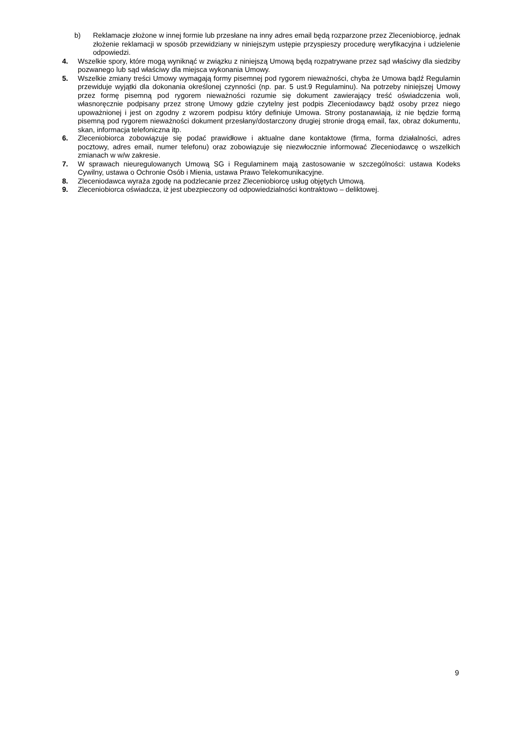b) Reklamacje złożone w innej formie lub przesłane na inny adres email będą rozparzone przez Zleceniobiorcę, jednak złożenie reklamacji w sposób przewidziany w niniejszym ustępie przyspieszy procedurę weryfikacyjna i udzielenie odpowiedzi.
4. Wszelkie spory, które mogą wyniknąć w związku z niniejszą Umową będą rozpatrywane przez sąd właściwy dla siedziby pozwanego lub sąd właściwy dla miejsca wykonania Umowy.
5. Wszelkie zmiany treści Umowy wymagają formy pisemnej pod rygorem nieważności, chyba że Umowa bądź Regulamin przewiduje wyjątki dla dokonania określonej czynności (np. par. 5 ust.9 Regulaminu). Na potrzeby niniejszej Umowy przez formę pisemną pod rygorem nieważności rozumie się dokument zawierający treść oświadczenia woli, własnoręcznie podpisany przez stronę Umowy gdzie czytelny jest podpis Zleceniodawcy bądź osoby przez niego upoważnionej i jest on zgodny z wzorem podpisu który definiuje Umowa. Strony postanawiają, iż nie będzie formą pisemną pod rygorem nieważności dokument przesłany/dostarczony drugiej stronie drogą email, fax, obraz dokumentu, skan, informacja telefoniczna itp.
6. Zleceniobiorca zobowiązuje się podać prawidłowe i aktualne dane kontaktowe (firma, forma działalności, adres pocztowy, adres email, numer telefonu) oraz zobowiązuje się niezwłocznie informować Zleceniodawcę o wszelkich zmianach w w/w zakresie.
7. W sprawach nieuregulowanych Umową SG i Regulaminem mają zastosowanie w szczególności: ustawa Kodeks Cywilny, ustawa o Ochronie Osób i Mienia, ustawa Prawo Telekomunikacyjne.
8. Zleceniodawca wyraża zgodę na podzlecanie przez Zleceniobiorcę usług objętych Umową.
9. Zleceniobiorca oświadcza, iż jest ubezpieczony od odpowiedzialności kontraktowo – deliktowej.
9